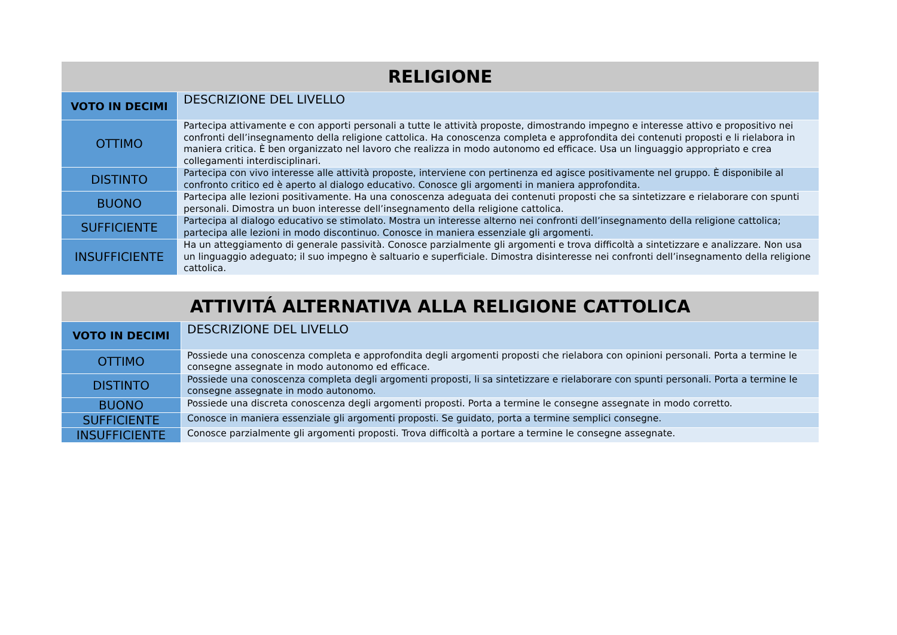| RELIGIONE | |
| --- | --- |
| VOTO IN DECIMI | DESCRIZIONE DEL LIVELLO |
| OTTIMO | Partecipa attivamente e con apporti personali a tutte le attività proposte, dimostrando impegno e interesse attivo e propositivo nei confronti dell’insegnamento della religione cattolica. Ha conoscenza completa e approfondita dei contenuti proposti e li rielabora in maniera critica. È ben organizzato nel lavoro che realizza in modo autonomo ed efficace. Usa un linguaggio appropriato e crea collegamenti interdisciplinari. |
| DISTINTO | Partecipa con vivo interesse alle attività proposte, interviene con pertinenza ed agisce positivamente nel gruppo. È disponibile al confronto critico ed è aperto al dialogo educativo. Conosce gli argomenti in maniera approfondita. |
| BUONO | Partecipa alle lezioni positivamente. Ha una conoscenza adeguata dei contenuti proposti che sa sintetizzare e rielaborare con spunti personali. Dimostra un buon interesse dell’insegnamento della religione cattolica. |
| SUFFICIENTE | Partecipa al dialogo educativo se stimolato. Mostra un interesse alterno nei confronti dell’insegnamento della religione cattolica; partecipa alle lezioni in modo discontinuo. Conosce in maniera essenziale gli argomenti. |
| INSUFFICIENTE | Ha un atteggiamento di generale passività. Conosce parzialmente gli argomenti e trova difficoltà a sintetizzare e analizzare. Non usa un linguaggio adeguato; il suo impegno è saltuario e superficiale. Dimostra disinteresse nei confronti dell’insegnamento della religione cattolica. |
| ATTIVITÁ ALTERNATIVA ALLA RELIGIONE CATTOLICA | |
| --- | --- |
| VOTO IN DECIMI | DESCRIZIONE DEL LIVELLO |
| OTTIMO | Possiede una conoscenza completa e approfondita degli argomenti proposti che rielabora con opinioni personali. Porta a termine le consegne assegnate in modo autonomo ed efficace. |
| DISTINTO | Possiede una conoscenza completa degli argomenti proposti, li sa sintetizzare e rielaborare con spunti personali. Porta a termine le consegne assegnate in modo autonomo. |
| BUONO | Possiede una discreta conoscenza degli argomenti proposti. Porta a termine le consegne assegnate in modo corretto. |
| SUFFICIENTE | Conosce in maniera essenziale gli argomenti proposti. Se guidato, porta a termine semplici consegne. |
| INSUFFICIENTE | Conosce parzialmente gli argomenti proposti. Trova difficoltà a portare a termine le consegne assegnate. |